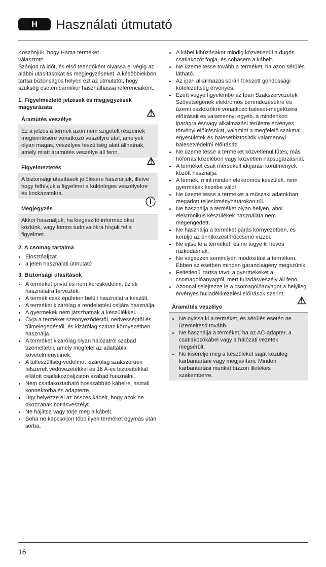H
Használati útmutató
Köszönjük, hogy Hama terméket
választott!
Szánjon rá időt, és első teendőként olvassa el végig az alábbi utasításokat és megjegyzéseket. A későbbiekben tartsa biztonságos helyen ezt az útmutatót, hogy szükség esetén bármikor használhassa referenciaként.
1. Figyelmeztető jelzések és megjegyzések magyarázata
Áramütés veszélye ⚠
Ez a jelzés a termék azon nem szigetelt részeinek megérintésére vonatkozó veszélyre utal, amelyek olyan magas, veszélyes feszültség alatt állhatnak, amely miatt áramütés veszélye áll fenn.
Figyelmeztetés ⚠
A biztonsági utasítások jelölésére használjuk, illetve hogy felhívjuk a figyelmet a különleges veszélyekre és kockázatokra.
Megjegyzés ⓘ
Akkor használjuk, ha kiegészítő információkat közlünk, vagy fontos tudnivalókra hívjuk fel a figyelmet.
2. A csomag tartalma
Elosztóaljzat
a jelen használati útmutató
3. Biztonsági utasítások
A terméket privát és nem kereskedelmi, üzleti használatra tervezték.
A termék csak épületen belüli használatra készült.
A terméket kizárólag a rendeltetési céljára használja.
A gyermekek nem játszhatnak a készülékkel.
Óvja a terméket szennyeződéstől, nedvességtől és túlmelegedéstől, és kizárólag száraz környezetben használja.
A terméket kizárólag olyan hálózatról szabad üzemeltetni, amely megfelel az adattábla követelményeinek.
A túlfeszültség-védelmet kizárólag szakszerűen felszerelt védővezetékkel és 16 A-es biztosítékkal ellátott csatlakozóaljzaton szabad használni.
Nem csatlakoztatható hosszabbító kábelre, asztali konnektorba és adapterre.
Úgy helyezze el az összes kábelt, hogy azok ne okozzanak botlásveszélyt.
Ne hajlítsa vagy törje meg a kábelt.
Soha ne kapcsoljon több ilyen terméket egymás után sorba.
A kábel kihúzásakor mindig közvetlenül a dugós csatlakozót fogja, és sohasem a kábelt.
Ne üzemeltesse tovább a terméket, ha azon sérülés látható.
Az ipari alkalmazás során fokozott gondossági kötelezettség érvényes.
Ezért vegye figyelembe az Ipari Szakszervezetek Szövetségének elektromos berendezésekre és üzemi eszközökre vonatkozó baleset-megelőzési előírásait és valamennyi egyéb, a mindenkori iparágra és/vagy alkalmazási területre érvényes törvényi előírásokat, valamint a megfelelő szakmai egyesületek és balesetbiztosítók valamennyi balesetvédelmi előírását!
Ne üzemeltesse a terméket közvetlenül fűtés, más hőforrás közelében vagy közvetlen napsugárzásnál.
A terméket csak mérsékelt időjárási körülmények között használja.
A termék, mint minden elektromos készülék, nem gyermekek kezébe való!
Ne üzemeltesse a terméket a műszaki adatokban megadott teljesítményhatárokon túl.
Ne használja a terméket olyan helyen, ahol elektronikus készülékek használata nem megengedett.
Ne használja a terméket párás környezetben, és kerülje az érintkezést fröccsenő vízzel.
Ne ejtse le a terméket, és ne tegye ki heves rázkódásnak.
Ne végezzen semmilyen módosítást a terméken. Ebben az esetben minden garanciaigény megszűnik.
Feltétlenül tartsa távol a gyermekeket a csomagolóanyagtól, mert fulladásveszély áll fenn.
Azonnal selejtezze le a csomagolóanyagot a helyileg érvényes hulladékkezelési előírások szerint.
Áramütés veszélye ⚠
Ne nyissa ki a terméket, és sérülés esetén ne üzemeltesd tovább.
Ne használja a terméket, ha az AC-adapter, a csatlakozókábel vagy a hálózati vezeték megsérült.
Ne kísérelje meg a készüléket saját kezűleg karbantartani vagy megjavítani. Minden karbantartási munkát bízzon illetékes szakemberre.
16